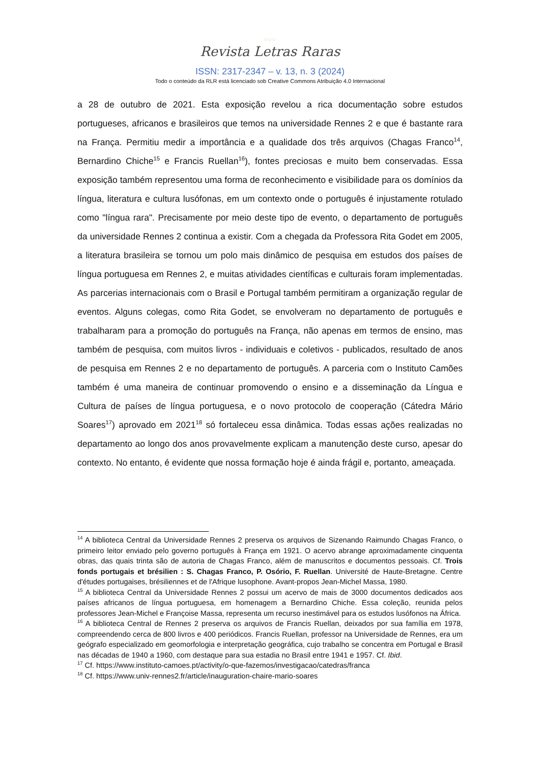○○○
Revista Letras Raras
ISSN: 2317-2347 – v. 13, n. 3 (2024)
Todo o conteúdo da RLR está licenciado sob Creative Commons Atribuição 4.0 Internacional
a 28 de outubro de 2021. Esta exposição revelou a rica documentação sobre estudos portugueses, africanos e brasileiros que temos na universidade Rennes 2 e que é bastante rara na França. Permitiu medir a importância e a qualidade dos três arquivos (Chagas Franco<sup>14</sup>, Bernardino Chiche<sup>15</sup> e Francis Ruellan<sup>16</sup>), fontes preciosas e muito bem conservadas. Essa exposição também representou uma forma de reconhecimento e visibilidade para os domínios da língua, literatura e cultura lusófonas, em um contexto onde o português é injustamente rotulado como "língua rara". Precisamente por meio deste tipo de evento, o departamento de português da universidade Rennes 2 continua a existir. Com a chegada da Professora Rita Godet em 2005, a literatura brasileira se tornou um polo mais dinâmico de pesquisa em estudos dos países de língua portuguesa em Rennes 2, e muitas atividades científicas e culturais foram implementadas. As parcerias internacionais com o Brasil e Portugal também permitiram a organização regular de eventos. Alguns colegas, como Rita Godet, se envolveram no departamento de português e trabalharam para a promoção do português na França, não apenas em termos de ensino, mas também de pesquisa, com muitos livros - individuais e coletivos - publicados, resultado de anos de pesquisa em Rennes 2 e no departamento de português. A parceria com o Instituto Camões também é uma maneira de continuar promovendo o ensino e a disseminação da Língua e Cultura de países de língua portuguesa, e o novo protocolo de cooperação (Cátedra Mário Soares<sup>17</sup>) aprovado em 2021<sup>18</sup> só fortaleceu essa dinâmica. Todas essas ações realizadas no departamento ao longo dos anos provavelmente explicam a manutenção deste curso, apesar do contexto. No entanto, é evidente que nossa formação hoje é ainda frágil e, portanto, ameaçada.
<sup>14</sup> A biblioteca Central da Universidade Rennes 2 preserva os arquivos de Sizenando Raimundo Chagas Franco, o primeiro leitor enviado pelo governo português à França em 1921. O acervo abrange aproximadamente cinquenta obras, das quais trinta são de autoria de Chagas Franco, além de manuscritos e documentos pessoais. Cf. Trois fonds portugais et brésilien : S. Chagas Franco, P. Osório, F. Ruellan. Université de Haute-Bretagne. Centre d'études portugaises, brésiliennes et de l'Afrique lusophone. Avant-propos Jean-Michel Massa, 1980.
<sup>15</sup> A biblioteca Central da Universidade Rennes 2 possui um acervo de mais de 3000 documentos dedicados aos países africanos de língua portuguesa, em homenagem a Bernardino Chiche. Essa coleção, reunida pelos professores Jean-Michel e Françoise Massa, representa um recurso inestimável para os estudos lusófonos na África.
<sup>16</sup> A biblioteca Central de Rennes 2 preserva os arquivos de Francis Ruellan, deixados por sua família em 1978, compreendendo cerca de 800 livros e 400 periódicos. Francis Ruellan, professor na Universidade de Rennes, era um geógrafo especializado em geomorfologia e interpretação geográfica, cujo trabalho se concentra em Portugal e Brasil nas décadas de 1940 a 1960, com destaque para sua estadia no Brasil entre 1941 e 1957. Cf. Ibid.
<sup>17</sup> Cf. https://www.instituto-camoes.pt/activity/o-que-fazemos/investigacao/catedras/franca
<sup>18</sup> Cf. https://www.univ-rennes2.fr/article/inauguration-chaire-mario-soares